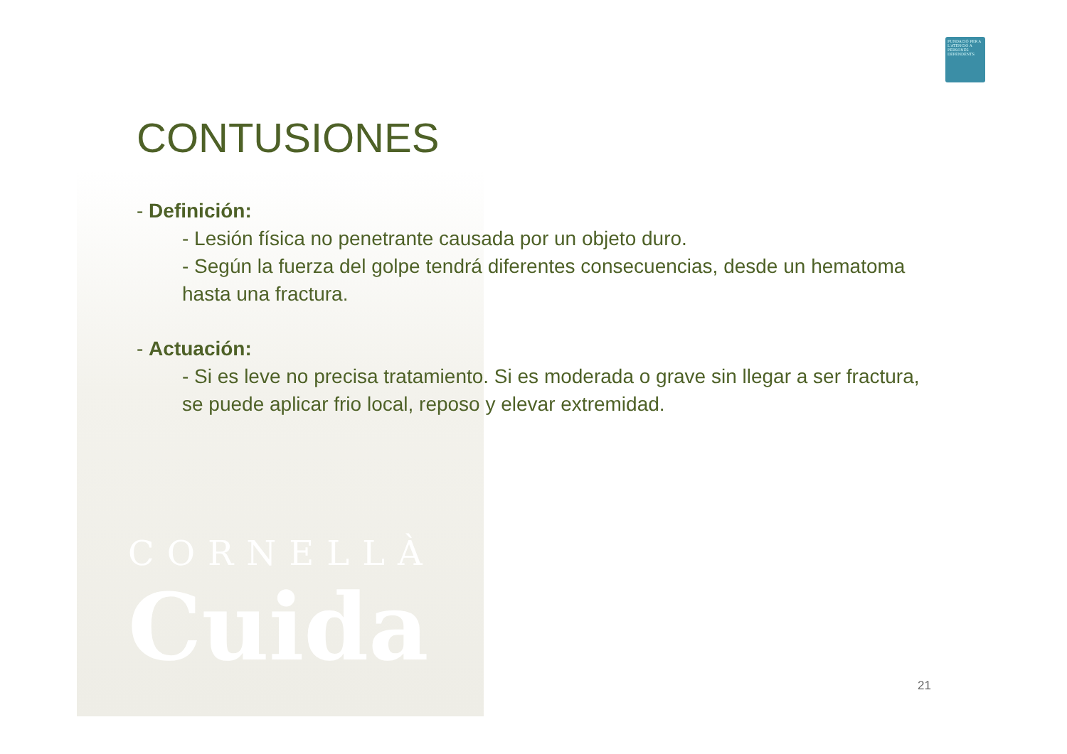CORNELLÀ
Cuida
FUNDACIÓ PER A L'ATENCIÓ A PERSONES DEPENDENTS
CONTUSIONES
- Definición:
- Lesión física no penetrante causada por un objeto duro.
- Según la fuerza del golpe tendrá diferentes consecuencias, desde un hematoma hasta una fractura.
- Actuación:
- Si es leve no precisa tratamiento. Si es moderada o grave sin llegar a ser fractura, se puede aplicar frio local, reposo y elevar extremidad.
21